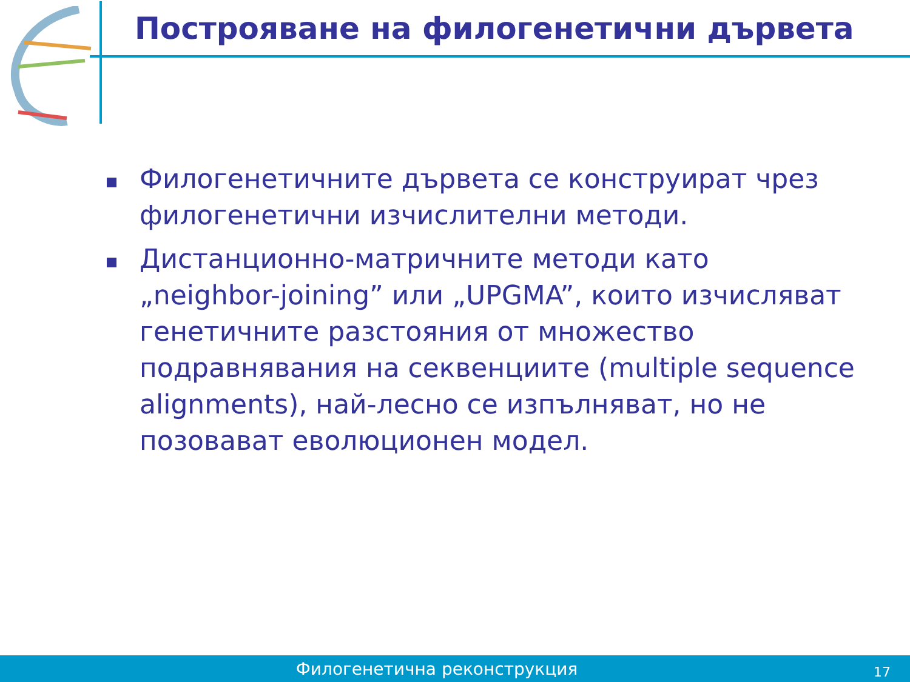Построяване на филогенетични дървета
Филогенетичните дървета се конструират чрез филогенетични изчислителни методи.
Дистанционно-матричните методи като „neighbor-joining” или „UPGMA”, които изчисляват генетичните разстояния от множество подравнявания на секвенциите (multiple sequence alignments), най-лесно се изпълняват, но не позовават еволюционен модел.
Филогенетична реконструкция 17